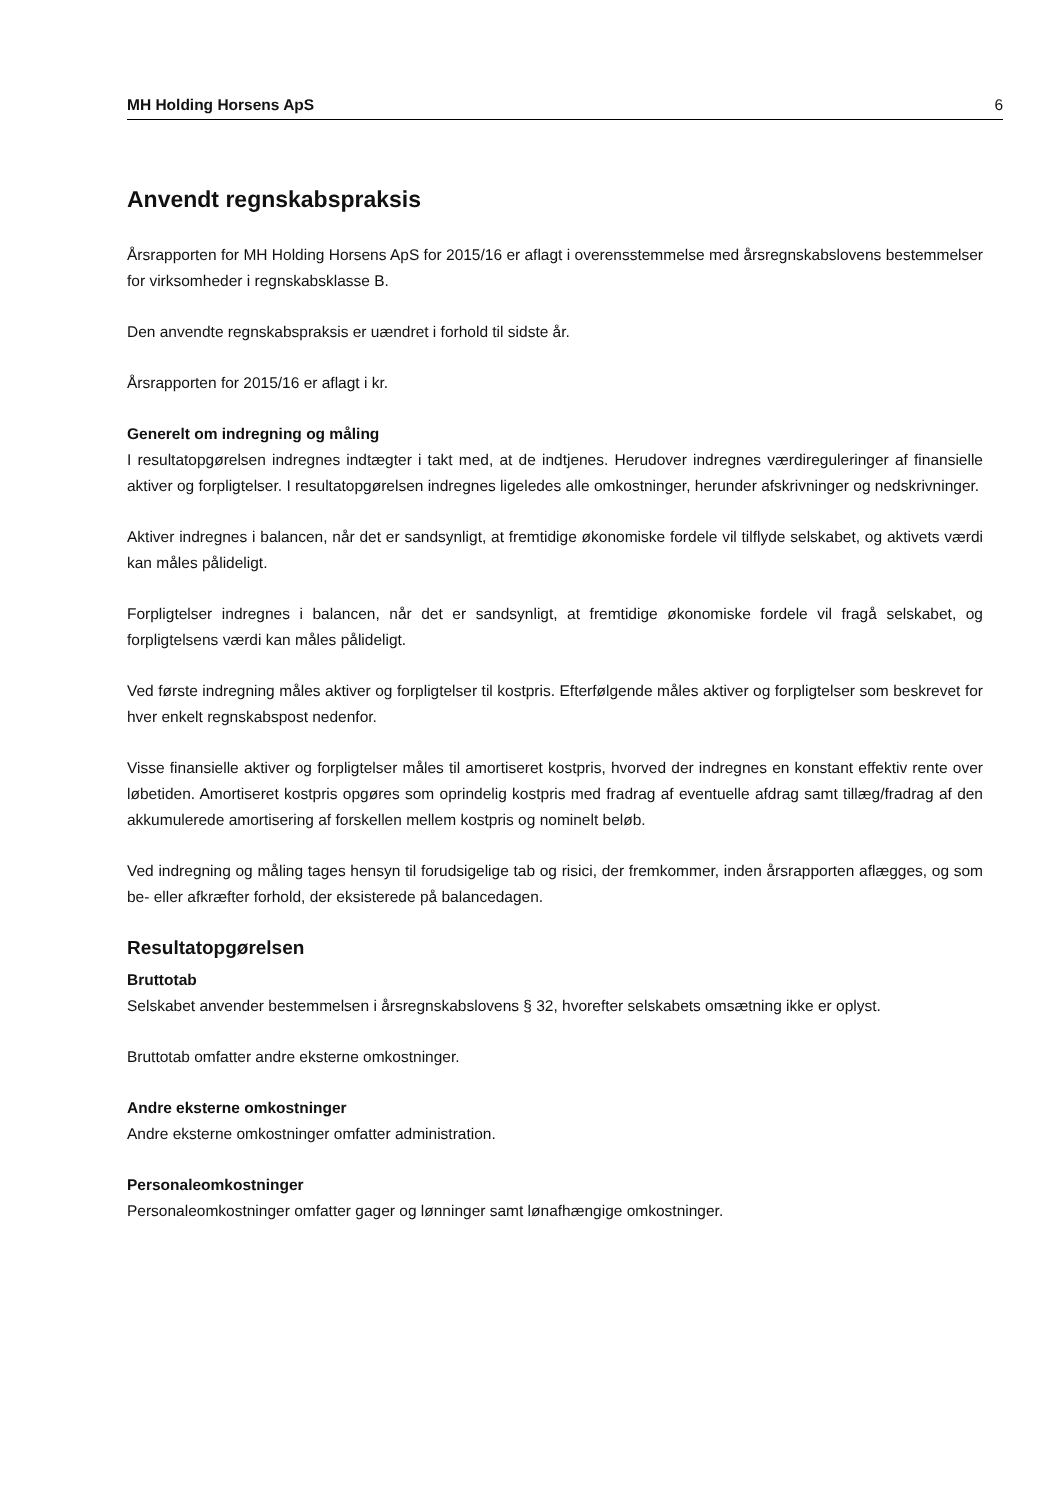MH Holding Horsens ApS 6
Anvendt regnskabspraksis
Årsrapporten for MH Holding Horsens ApS for 2015/16 er aflagt i overensstemmelse med årsregnskabslovens bestemmelser for virksomheder i regnskabsklasse B.
Den anvendte regnskabspraksis er uændret i forhold til sidste år.
Årsrapporten for 2015/16 er aflagt i kr.
Generelt om indregning og måling
I resultatopgørelsen indregnes indtægter i takt med, at de indtjenes. Herudover indregnes værdireguleringer af finansielle aktiver og forpligtelser. I resultatopgørelsen indregnes ligeledes alle omkostninger, herunder afskrivninger og nedskrivninger.
Aktiver indregnes i balancen, når det er sandsynligt, at fremtidige økonomiske fordele vil tilflyde selskabet, og aktivets værdi kan måles pålideligt.
Forpligtelser indregnes i balancen, når det er sandsynligt, at fremtidige økonomiske fordele vil fragå selskabet, og forpligtelsens værdi kan måles pålideligt.
Ved første indregning måles aktiver og forpligtelser til kostpris. Efterfølgende måles aktiver og forpligtelser som beskrevet for hver enkelt regnskabspost nedenfor.
Visse finansielle aktiver og forpligtelser måles til amortiseret kostpris, hvorved der indregnes en konstant effektiv rente over løbetiden. Amortiseret kostpris opgøres som oprindelig kostpris med fradrag af eventuelle afdrag samt tillæg/fradrag af den akkumulerede amortisering af forskellen mellem kostpris og nominelt beløb.
Ved indregning og måling tages hensyn til forudsigelige tab og risici, der fremkommer, inden årsrapporten aflægges, og som be- eller afkræfter forhold, der eksisterede på balancedagen.
Resultatopgørelsen
Bruttotab
Selskabet anvender bestemmelsen i årsregnskabslovens § 32, hvorefter selskabets omsætning ikke er oplyst.
Bruttotab omfatter andre eksterne omkostninger.
Andre eksterne omkostninger
Andre eksterne omkostninger omfatter administration.
Personaleomkostninger
Personaleomkostninger omfatter gager og lønninger samt lønafhængige omkostninger.